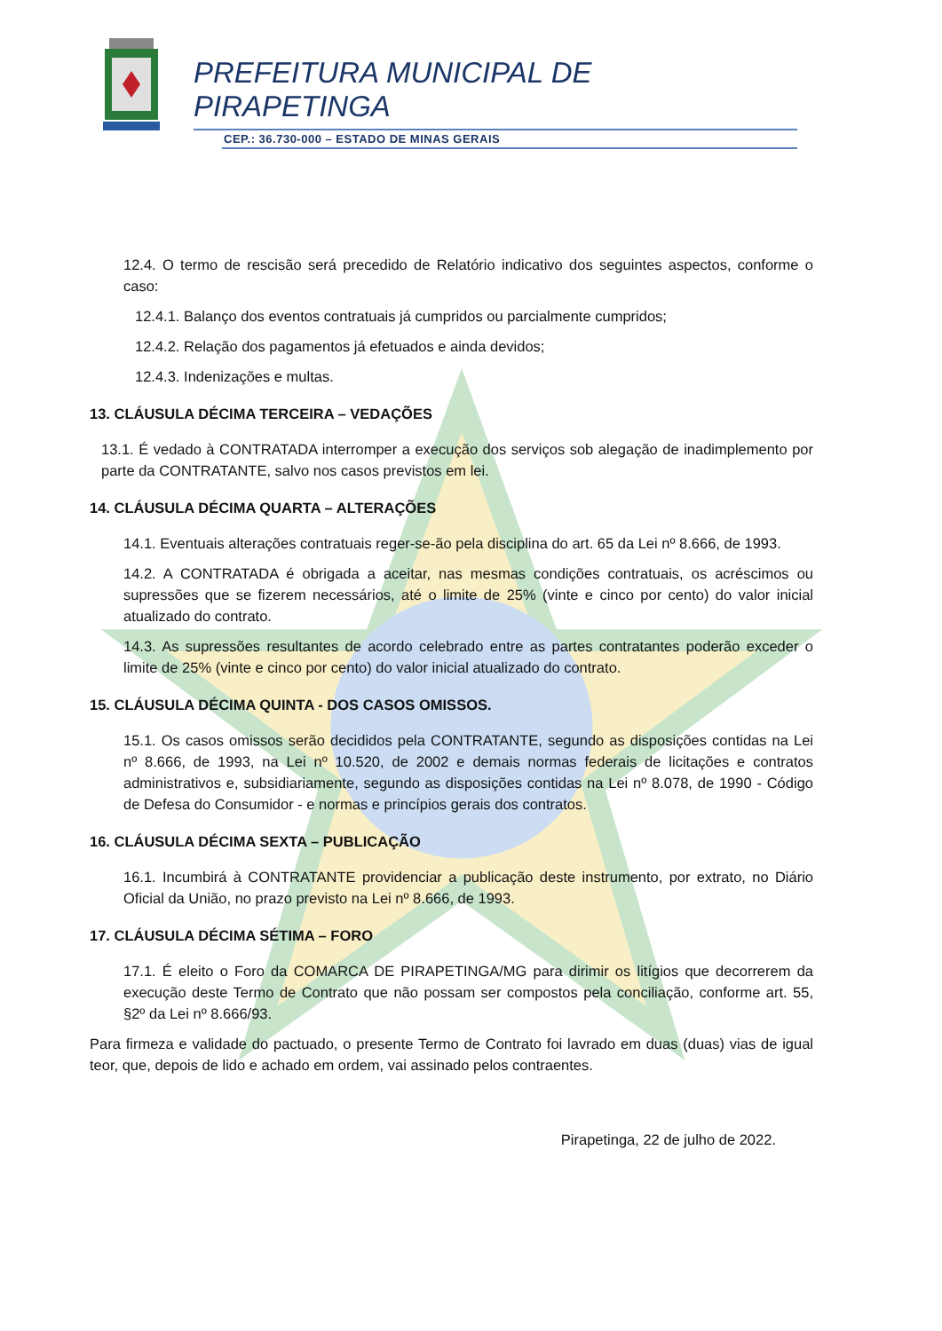PREFEITURA MUNICIPAL DE
PIRAPETINGA
CEP.: 36.730-000 – ESTADO DE MINAS GERAIS
12.4. O termo de rescisão será precedido de Relatório indicativo dos seguintes aspectos, conforme o caso:
12.4.1. Balanço dos eventos contratuais já cumpridos ou parcialmente cumpridos;
12.4.2. Relação dos pagamentos já efetuados e ainda devidos;
12.4.3. Indenizações e multas.
13. CLÁUSULA DÉCIMA TERCEIRA – VEDAÇÕES
13.1. É vedado à CONTRATADA interromper a execução dos serviços sob alegação de inadimplemento por parte da CONTRATANTE, salvo nos casos previstos em lei.
14. CLÁUSULA DÉCIMA QUARTA – ALTERAÇÕES
14.1. Eventuais alterações contratuais reger-se-ão pela disciplina do art. 65 da Lei nº 8.666, de 1993.
14.2. A CONTRATADA é obrigada a aceitar, nas mesmas condições contratuais, os acréscimos ou supressões que se fizerem necessários, até o limite de 25% (vinte e cinco por cento) do valor inicial atualizado do contrato.
14.3. As supressões resultantes de acordo celebrado entre as partes contratantes poderão exceder o limite de 25% (vinte e cinco por cento) do valor inicial atualizado do contrato.
15. CLÁUSULA DÉCIMA QUINTA - DOS CASOS OMISSOS.
15.1. Os casos omissos serão decididos pela CONTRATANTE, segundo as disposições contidas na Lei nº 8.666, de 1993, na Lei nº 10.520, de 2002 e demais normas federais de licitações e contratos administrativos e, subsidiariamente, segundo as disposições contidas na Lei nº 8.078, de 1990 - Código de Defesa do Consumidor - e normas e princípios gerais dos contratos.
16. CLÁUSULA DÉCIMA SEXTA – PUBLICAÇÃO
16.1. Incumbirá à CONTRATANTE providenciar a publicação deste instrumento, por extrato, no Diário Oficial da União, no prazo previsto na Lei nº 8.666, de 1993.
17. CLÁUSULA DÉCIMA SÉTIMA – FORO
17.1. É eleito o Foro da COMARCA DE PIRAPETINGA/MG para dirimir os litígios que decorrerem da execução deste Termo de Contrato que não possam ser compostos pela conciliação, conforme art. 55, §2º da Lei nº 8.666/93.
Para firmeza e validade do pactuado, o presente Termo de Contrato foi lavrado em duas (duas) vias de igual teor, que, depois de lido e achado em ordem, vai assinado pelos contraentes.
Pirapetinga, 22 de julho de 2022.